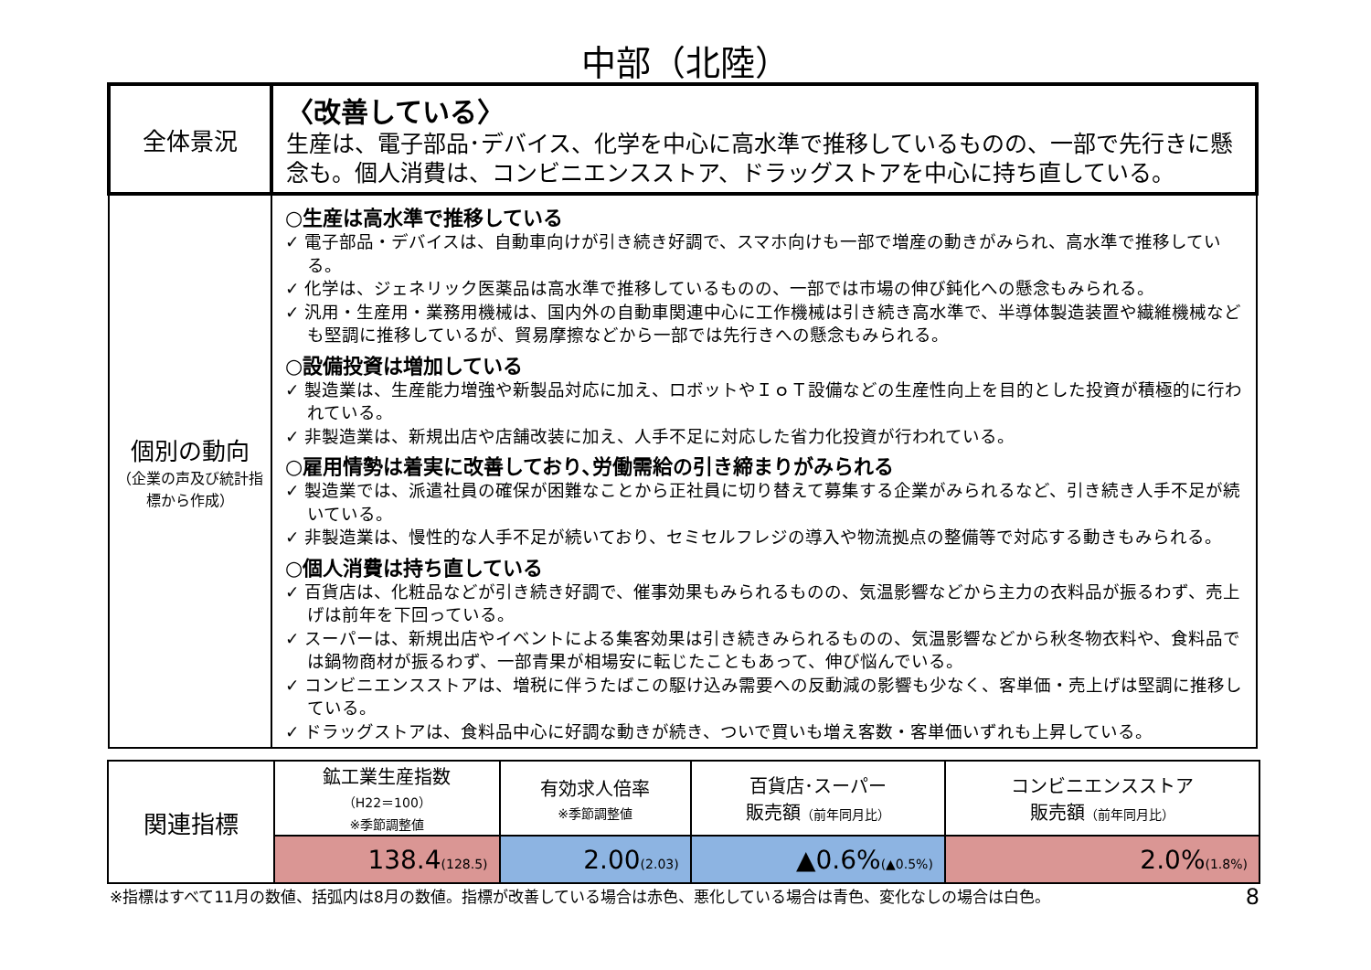中部（北陸）
| 全体景況 | 〈改善している〉 生産は、電子部品･デバイス、化学を中心に高水準で推移しているものの、一部で先行きに懸念も。個人消費は、コンビニエンスストア、ドラッグストアを中心に持ち直している。 |
| 個別の動向 （企業の声及び統計指標から作成） | ○生産は高水準で推移している ✓ 電子部品・デバイスは、自動車向けが引き続き好調で、スマホ向けも一部で増産の動きがみられ、高水準で推移している。 ✓ 化学は、ジェネリック医薬品は高水準で推移しているものの、一部では市場の伸び鈍化への懸念もみられる。 ✓ 汎用・生産用・業務用機械は、国内外の自動車関連中心に工作機械は引き続き高水準で、半導体製造装置や繊維機械なども堅調に推移しているが、貿易摩擦などから一部では先行きへの懸念もみられる。 ○設備投資は増加している ✓ 製造業は、生産能力増強や新製品対応に加え、ロボットやＩｏＴ設備などの生産性向上を目的とした投資が積極的に行われている。 ✓ 非製造業は、新規出店や店舗改装に加え、人手不足に対応した省力化投資が行われている。 ○雇用情勢は着実に改善しており､労働需給の引き締まりがみられる ✓ 製造業では、派遣社員の確保が困難なことから正社員に切り替えて募集する企業がみられるなど、引き続き人手不足が続いている。 ✓ 非製造業は、慢性的な人手不足が続いており、セミセルフレジの導入や物流拠点の整備等で対応する動きもみられる。 ○個人消費は持ち直している ✓ 百貨店は、化粧品などが引き続き好調で、催事効果もみられるものの、気温影響などから主力の衣料品が振るわず、売上げは前年を下回っている。 ✓ スーパーは、新規出店やイベントによる集客効果は引き続きみられるものの、気温影響などから秋冬物衣料や、食料品では鍋物商材が振るわず、一部青果が相場安に転じたこともあって、伸び悩んでいる。 ✓ コンビニエンスストアは、増税に伴うたばこの駆け込み需要への反動減の影響も少なく、客単価・売上げは堅調に推移している。 ✓ ドラッグストアは、食料品中心に好調な動きが続き、ついで買いも増え客数・客単価いずれも上昇している。 |
| 関連指標 | 鉱工業生産指数 （H22＝100） ※季節調整値 | 有効求人倍率 ※季節調整値 | 百貨店･スーパー 販売額 （前年同月比） | コンビニエンスストア 販売額 （前年同月比） |
| | 138.4 (128.5) | 2.00 (2.03) | ▲0.6% (▲0.5%) | 2.0% (1.8%) |
※指標はすべて11月の数値、括弧内は8月の数値。指標が改善している場合は赤色、悪化している場合は青色、変化なしの場合は白色。 8